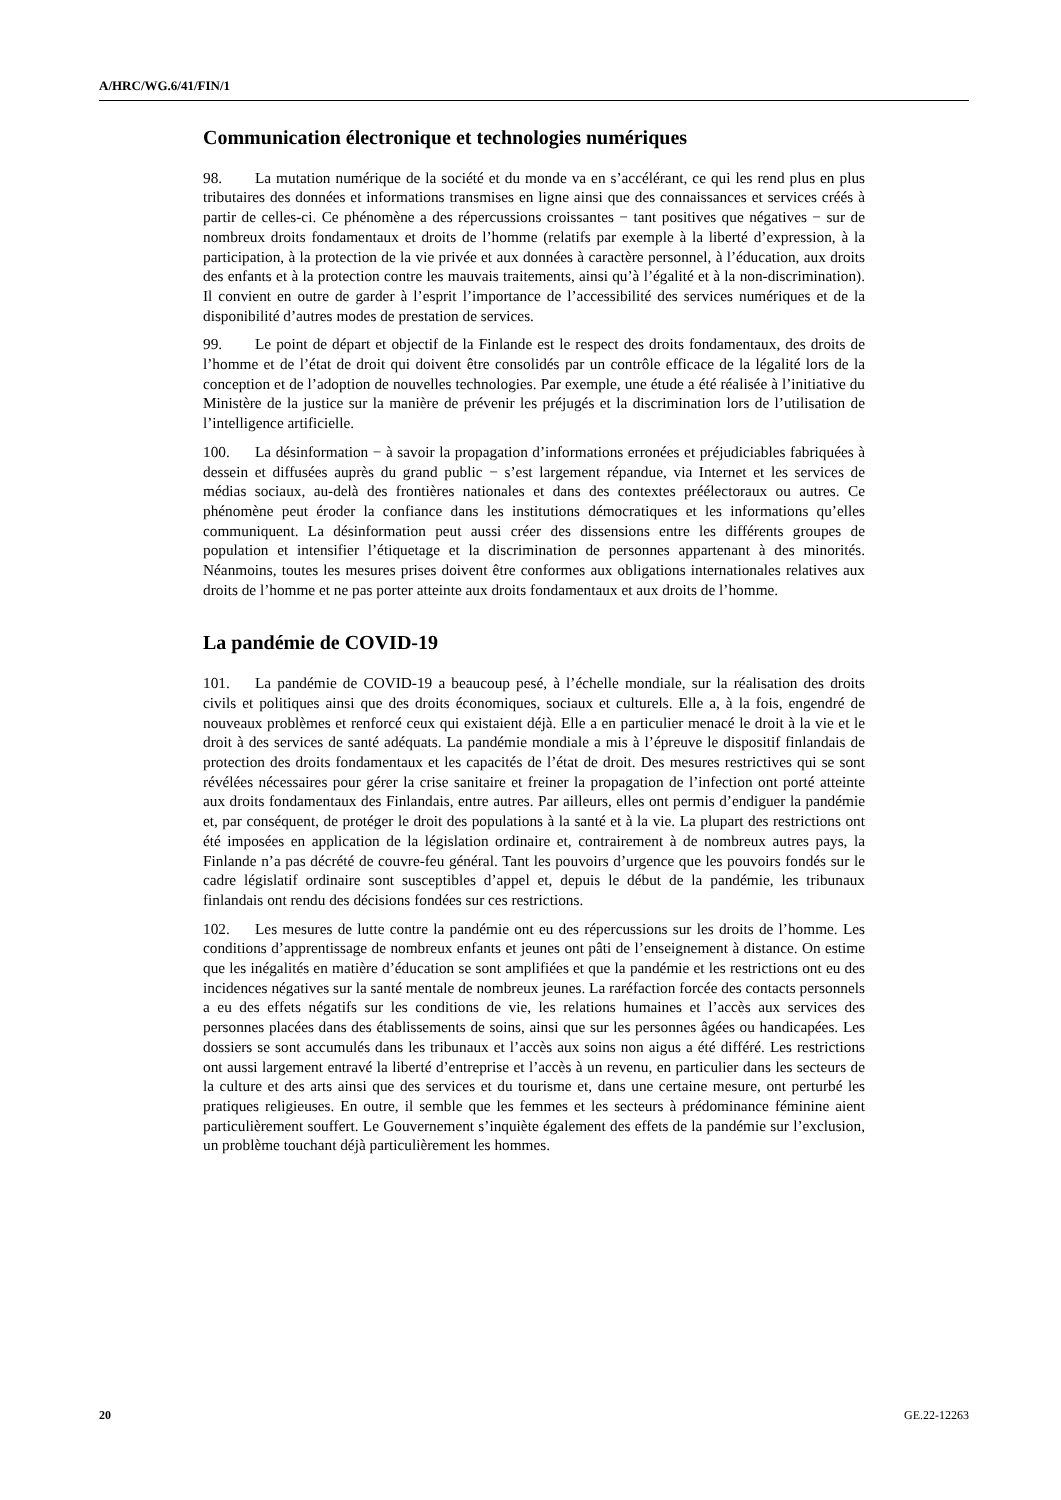A/HRC/WG.6/41/FIN/1
Communication électronique et technologies numériques
98. La mutation numérique de la société et du monde va en s’accélérant, ce qui les rend plus en plus tributaires des données et informations transmises en ligne ainsi que des connaissances et services créés à partir de celles-ci. Ce phénomène a des répercussions croissantes − tant positives que négatives − sur de nombreux droits fondamentaux et droits de l’homme (relatifs par exemple à la liberté d’expression, à la participation, à la protection de la vie privée et aux données à caractère personnel, à l’éducation, aux droits des enfants et à la protection contre les mauvais traitements, ainsi qu’à l’égalité et à la non-discrimination). Il convient en outre de garder à l’esprit l’importance de l’accessibilité des services numériques et de la disponibilité d’autres modes de prestation de services.
99. Le point de départ et objectif de la Finlande est le respect des droits fondamentaux, des droits de l’homme et de l’état de droit qui doivent être consolidés par un contrôle efficace de la légalité lors de la conception et de l’adoption de nouvelles technologies. Par exemple, une étude a été réalisée à l’initiative du Ministère de la justice sur la manière de prévenir les préjugés et la discrimination lors de l’utilisation de l’intelligence artificielle.
100. La désinformation − à savoir la propagation d’informations erronées et préjudiciables fabriquées à dessein et diffusées auprès du grand public − s’est largement répandue, via Internet et les services de médias sociaux, au-delà des frontières nationales et dans des contextes préélectoraux ou autres. Ce phénomène peut éroder la confiance dans les institutions démocratiques et les informations qu’elles communiquent. La désinformation peut aussi créer des dissensions entre les différents groupes de population et intensifier l’étiquetage et la discrimination de personnes appartenant à des minorités. Néanmoins, toutes les mesures prises doivent être conformes aux obligations internationales relatives aux droits de l’homme et ne pas porter atteinte aux droits fondamentaux et aux droits de l’homme.
La pandémie de COVID-19
101. La pandémie de COVID-19 a beaucoup pesé, à l’échelle mondiale, sur la réalisation des droits civils et politiques ainsi que des droits économiques, sociaux et culturels. Elle a, à la fois, engendré de nouveaux problèmes et renforcé ceux qui existaient déjà. Elle a en particulier menacé le droit à la vie et le droit à des services de santé adéquats. La pandémie mondiale a mis à l’épreuve le dispositif finlandais de protection des droits fondamentaux et les capacités de l’état de droit. Des mesures restrictives qui se sont révélées nécessaires pour gérer la crise sanitaire et freiner la propagation de l’infection ont porté atteinte aux droits fondamentaux des Finlandais, entre autres. Par ailleurs, elles ont permis d’endiguer la pandémie et, par conséquent, de protéger le droit des populations à la santé et à la vie. La plupart des restrictions ont été imposées en application de la législation ordinaire et, contrairement à de nombreux autres pays, la Finlande n’a pas décrété de couvre-feu général. Tant les pouvoirs d’urgence que les pouvoirs fondés sur le cadre législatif ordinaire sont susceptibles d’appel et, depuis le début de la pandémie, les tribunaux finlandais ont rendu des décisions fondées sur ces restrictions.
102. Les mesures de lutte contre la pandémie ont eu des répercussions sur les droits de l’homme. Les conditions d’apprentissage de nombreux enfants et jeunes ont pâti de l’enseignement à distance. On estime que les inégalités en matière d’éducation se sont amplifiées et que la pandémie et les restrictions ont eu des incidences négatives sur la santé mentale de nombreux jeunes. La raréfaction forcée des contacts personnels a eu des effets négatifs sur les conditions de vie, les relations humaines et l’accès aux services des personnes placées dans des établissements de soins, ainsi que sur les personnes âgées ou handicapées. Les dossiers se sont accumulés dans les tribunaux et l’accès aux soins non aigus a été différé. Les restrictions ont aussi largement entravé la liberté d’entreprise et l’accès à un revenu, en particulier dans les secteurs de la culture et des arts ainsi que des services et du tourisme et, dans une certaine mesure, ont perturbé les pratiques religieuses. En outre, il semble que les femmes et les secteurs à prédominance féminine aient particulièrement souffert. Le Gouvernement s’inquiète également des effets de la pandémie sur l’exclusion, un problème touchant déjà particulièrement les hommes.
20 GE.22-12263